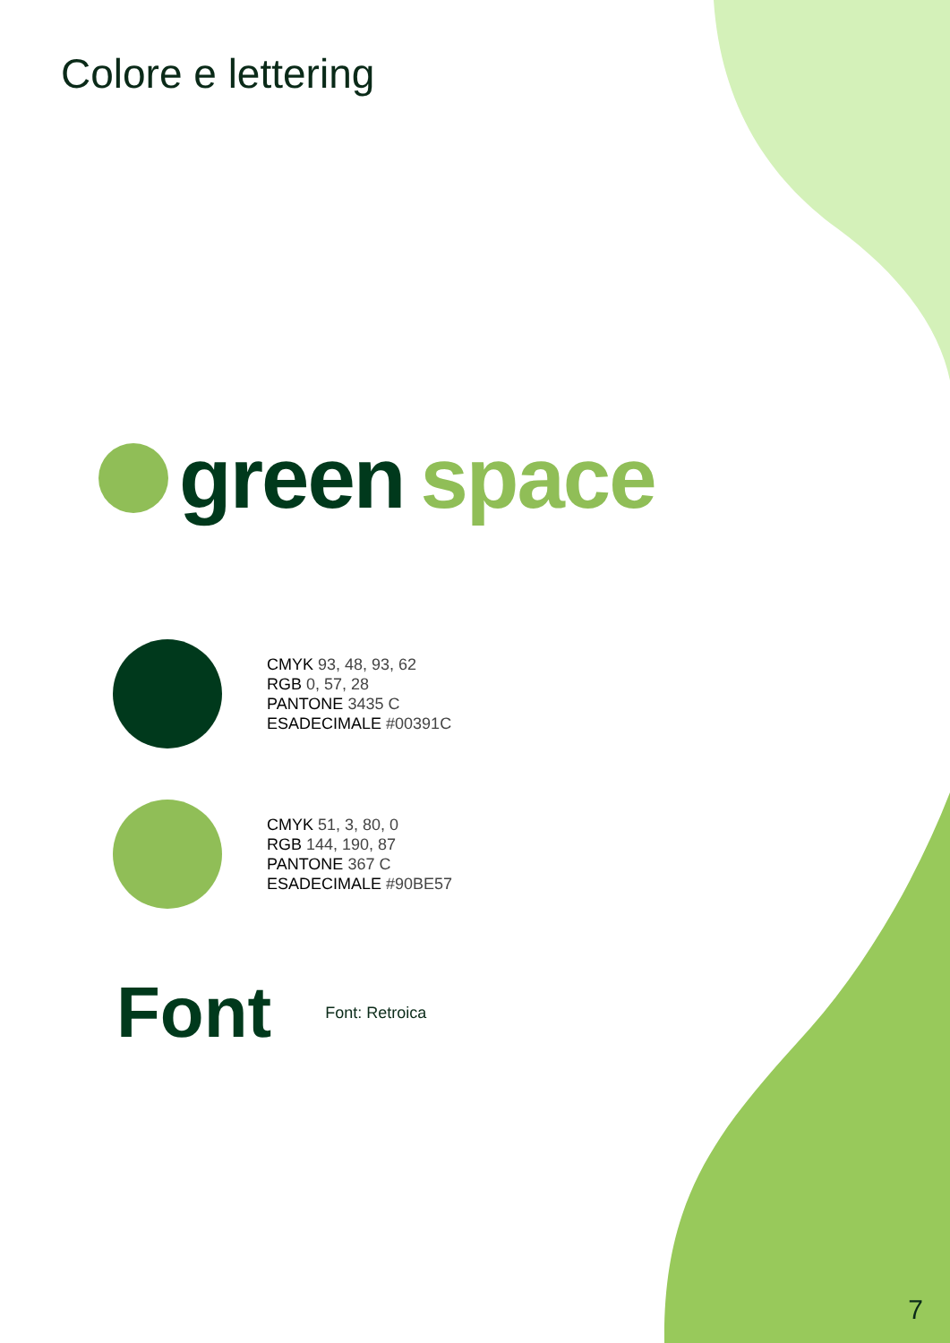Colore e lettering
green space
CMYK 93, 48, 93, 62
RGB 0, 57, 28
PANTONE 3435 C
ESADECIMALE #00391C
CMYK 51, 3, 80, 0
RGB 144, 190, 87
PANTONE 367 C
ESADECIMALE #90BE57
Font
Font: Retroica
7